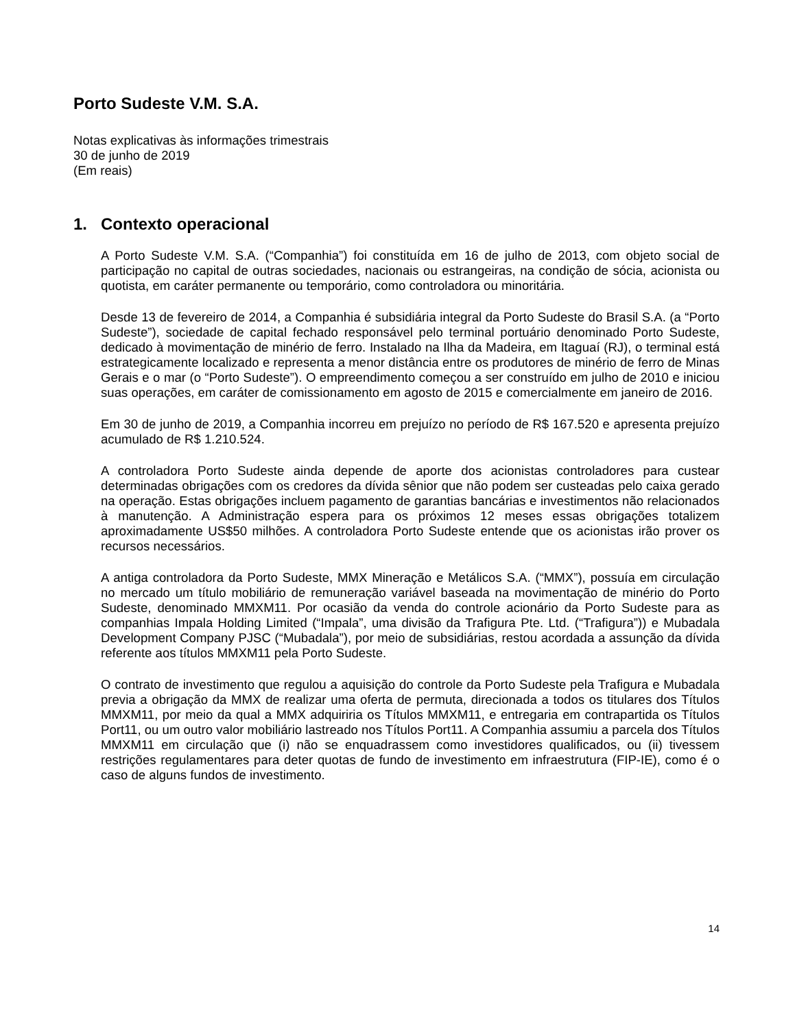Porto Sudeste V.M. S.A.
Notas explicativas às informações trimestrais
30 de junho de 2019
(Em reais)
1. Contexto operacional
A Porto Sudeste V.M. S.A. (“Companhia”) foi constituída em 16 de julho de 2013, com objeto social de participação no capital de outras sociedades, nacionais ou estrangeiras, na condição de sócia, acionista ou quotista, em caráter permanente ou temporário, como controladora ou minoritária.
Desde 13 de fevereiro de 2014, a Companhia é subsidiária integral da Porto Sudeste do Brasil S.A. (a “Porto Sudeste”), sociedade de capital fechado responsável pelo terminal portuário denominado Porto Sudeste, dedicado à movimentação de minério de ferro. Instalado na Ilha da Madeira, em Itaguaí (RJ), o terminal está estrategicamente localizado e representa a menor distância entre os produtores de minério de ferro de Minas Gerais e o mar (o “Porto Sudeste”). O empreendimento começou a ser construído em julho de 2010 e iniciou suas operações, em caráter de comissionamento em agosto de 2015 e comercialmente em janeiro de 2016.
Em 30 de junho de 2019, a Companhia incorreu em prejuízo no período de R$ 167.520 e apresenta prejuízo acumulado de R$ 1.210.524.
A controladora Porto Sudeste ainda depende de aporte dos acionistas controladores para custear determinadas obrigações com os credores da dívida sênior que não podem ser custeadas pelo caixa gerado na operação. Estas obrigações incluem pagamento de garantias bancárias e investimentos não relacionados à manutenção. A Administração espera para os próximos 12 meses essas obrigações totalizem aproximadamente US$50 milhões. A controladora Porto Sudeste entende que os acionistas irão prover os recursos necessários.
A antiga controladora da Porto Sudeste, MMX Mineração e Metálicos S.A. (“MMX”), possuía em circulação no mercado um título mobiliário de remuneração variável baseada na movimentação de minério do Porto Sudeste, denominado MMXM11. Por ocasião da venda do controle acionário da Porto Sudeste para as companhias Impala Holding Limited (“Impala”, uma divisão da Trafigura Pte. Ltd. (“Trafigura”)) e Mubadala Development Company PJSC (“Mubadala”), por meio de subsidiárias, restou acordada a assunção da dívida referente aos títulos MMXM11 pela Porto Sudeste.
O contrato de investimento que regulou a aquisição do controle da Porto Sudeste pela Trafigura e Mubadala previa a obrigação da MMX de realizar uma oferta de permuta, direcionada a todos os titulares dos Títulos MMXM11, por meio da qual a MMX adquiriria os Títulos MMXM11, e entregaria em contrapartida os Títulos Port11, ou um outro valor mobiliário lastreado nos Títulos Port11. A Companhia assumiu a parcela dos Títulos MMXM11 em circulação que (i) não se enquadrassem como investidores qualificados, ou (ii) tivessem restrições regulamentares para deter quotas de fundo de investimento em infraestrutura (FIP-IE), como é o caso de alguns fundos de investimento.
14